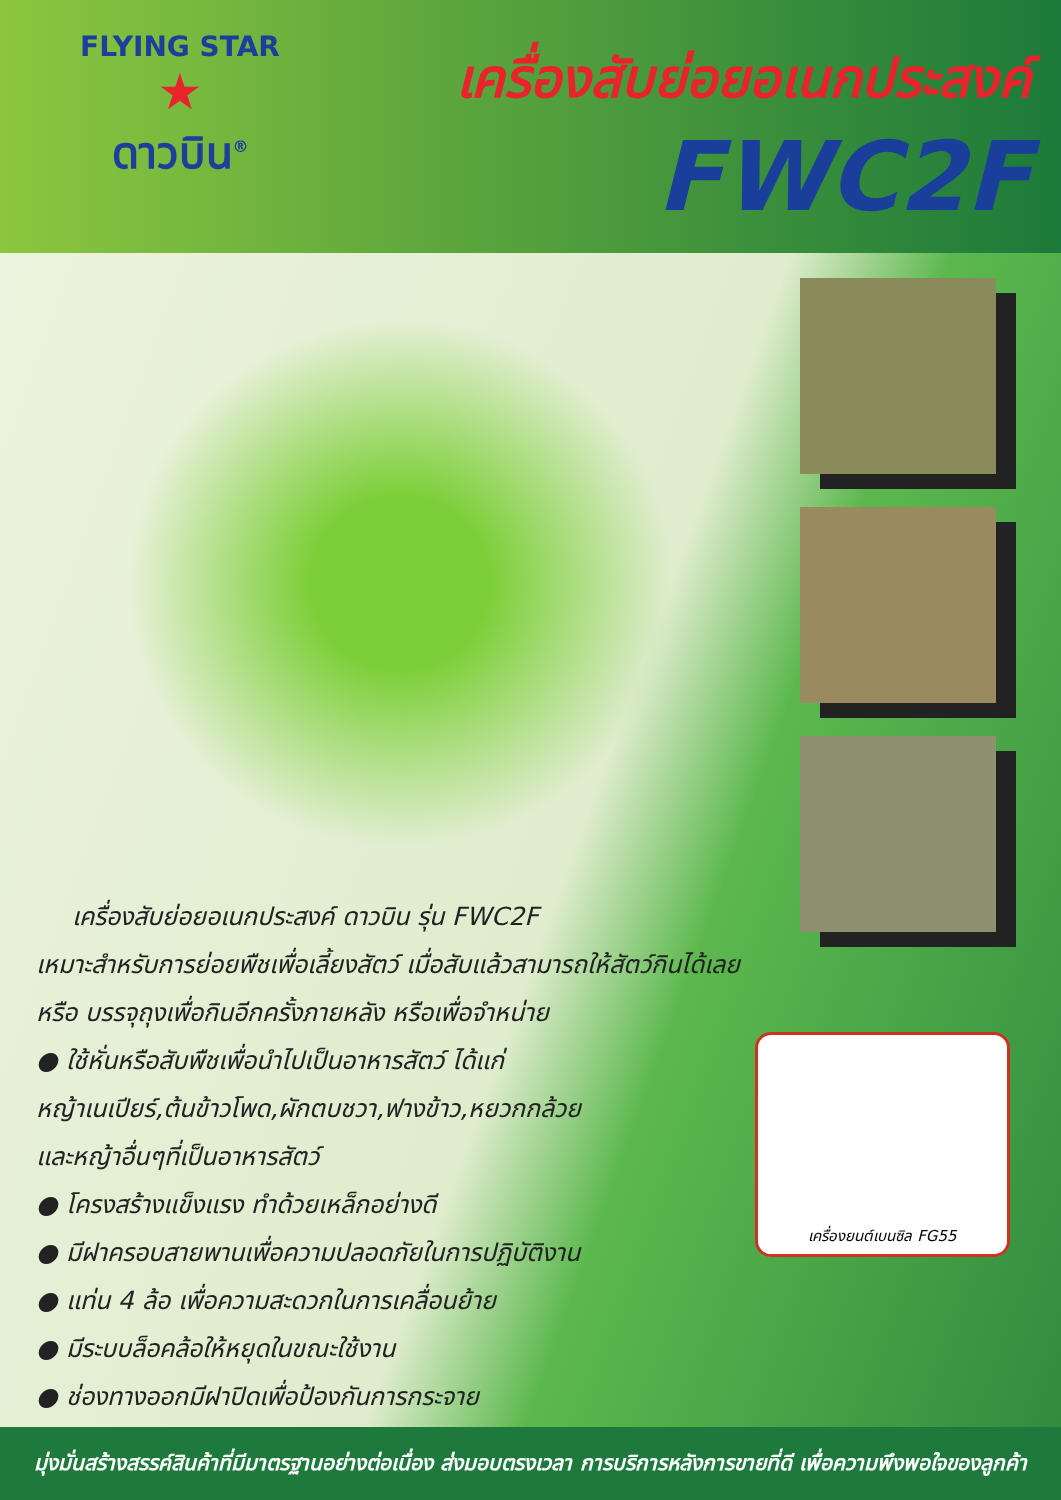FLYING STAR
★
ดาวบิน<sup>®</sup>
เครื่องสับย่อยอเนกประสงค์
FWC2F
เครื่องสับย่อยอเนกประสงค์ ดาวบิน รุ่น FWC2F
เหมาะสำหรับการย่อยพืชเพื่อเลี้ยงสัตว์ เมื่อสับแล้วสามารถให้สัตว์กินได้เลย
หรือ บรรจุถุงเพื่อกินอีกครั้งภายหลัง หรือเพื่อจำหน่าย
● ใช้หั่นหรือสับพืชเพื่อนำไปเป็นอาหารสัตว์ ได้แก่
หญ้าเนเปียร์,ต้นข้าวโพด,ผักตบชวา,ฟางข้าว,หยวกกล้วย
และหญ้าอื่นๆที่เป็นอาหารสัตว์
● โครงสร้างแข็งแรง ทำด้วยเหล็กอย่างดี
● มีฝาครอบสายพานเพื่อความปลอดภัยในการปฏิบัติงาน
● แท่น 4 ล้อ เพื่อความสะดวกในการเคลื่อนย้าย
● มีระบบล็อคล้อให้หยุดในขณะใช้งาน
● ช่องทางออกมีฝาปิดเพื่อป้องกันการกระจาย
เครื่องยนต์เบนซิล FG55
มุ่งมั่นสร้างสรรค์สินค้าที่มีมาตรฐานอย่างต่อเนื่อง ส่งมอบตรงเวลา การบริการหลังการขายที่ดี เพื่อความพึงพอใจของลูกค้า